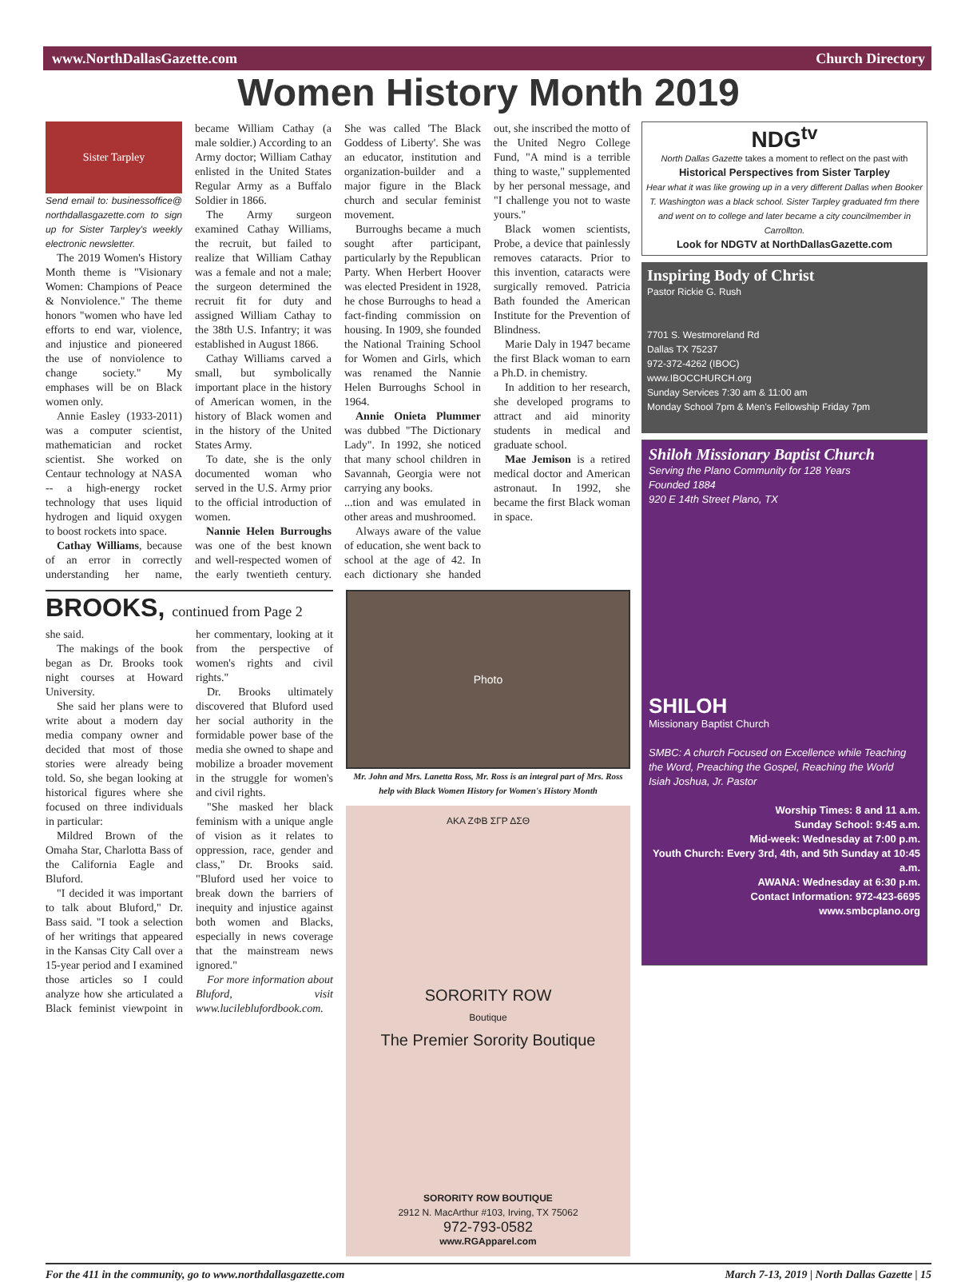www.NorthDallasGazette.com Church Directory
Women History Month 2019
Sister Tarpley
Send email to: businessoffice@ northdallasgazette.com to sign up for Sister Tarpley's weekly electronic newsletter.
The 2019 Women's History Month theme is "Visionary Women: Champions of Peace & Nonviolence." The theme honors "women who have led efforts to end war, violence, and injustice and pioneered the use of nonviolence to change society." My emphases will be on Black women only.
Annie Easley (1933-2011) was a computer scientist, mathematician and rocket scientist. She worked on Centaur technology at NASA -- a high-energy rocket technology that uses liquid hydrogen and liquid oxygen to boost rockets into space.
Cathay Williams, because of an error in correctly understanding her name, became William Cathay (a male soldier.) According to an Army doctor; William Cathay enlisted in the United States Regular Army as a Buffalo Soldier in 1866.
The Army surgeon examined Cathay Williams, the recruit, but failed to realize that William Cathay was a female and not a male; the surgeon determined the recruit fit for duty and assigned William Cathay to the 38th U.S. Infantry; it was established in August 1866.
Cathay Williams carved a small, but symbolically important place in the history of American women, in the history of Black women and in the history of the United States Army.
To date, she is the only documented woman who served in the U.S. Army prior to the official introduction of women.
Nannie Helen Burroughs was one of the best known and well-respected women of the early twentieth century. She was called 'The Black Goddess of Liberty'. She was an educator, institution and organization-builder and a major figure in the Black church and secular feminist movement.
Burroughs became a much sought after participant, particularly by the Republican Party. When Herbert Hoover was elected President in 1928, he chose Burroughs to head a fact-finding commission on housing. In 1909, she founded the National Training School for Women and Girls, which was renamed the Nannie Helen Burroughs School in 1964.
Annie Onieta Plummer was dubbed "The Dictionary Lady". In 1992, she noticed that many school children in Savannah, Georgia were not carrying any books.
...tion and was emulated in other areas and mushroomed.
Always aware of the value of education, she went back to school at the age of 42. In each dictionary she handed out, she inscribed the motto of the United Negro College Fund, "A mind is a terrible thing to waste," supplemented by her personal message, and "I challenge you not to waste yours."
Black women scientists, Probe, a device that painlessly removes cataracts. Prior to this invention, cataracts were surgically removed. Patricia Bath founded the American Institute for the Prevention of Blindness.
Marie Daly in 1947 became the first Black woman to earn a Ph.D. in chemistry.
In addition to her research, she developed programs to attract and aid minority students in medical and graduate school.
Mae Jemison is a retired medical doctor and American astronaut. In 1992, she became the first Black woman in space.
BROOKS, continued from Page 2
she said.
The makings of the book began as Dr. Brooks took night courses at Howard University.
She said her plans were to write about a modern day media company owner and decided that most of those stories were already being told. So, she began looking at historical figures where she focused on three individuals in particular:
Mildred Brown of the Omaha Star, Charlotta Bass of the California Eagle and Bluford.
"I decided it was important to talk about Bluford," Dr. Bass said. "I took a selection of her writings that appeared in the Kansas City Call over a 15-year period and I examined those articles so I could analyze how she articulated a Black feminist viewpoint in her commentary, looking at it from the perspective of women's rights and civil rights."
Dr. Brooks ultimately discovered that Bluford used her social authority in the formidable power base of the media she owned to shape and mobilize a broader movement in the struggle for women's and civil rights.
"She masked her black feminism with a unique angle of vision as it relates to oppression, race, gender and class," Dr. Brooks said. "Bluford used her voice to break down the barriers of inequity and injustice against both women and Blacks, especially in news coverage that the mainstream news ignored."
For more information about Bluford, visit www.lucileblufordbook.com.
Photo
Mr. John and Mrs. Lanetta Ross, Mr. Ross is an integral part of Mrs. Ross help with Black Women History for Women's History Month
AKA ZΦB ΣΓΡ ΔΣΘ
SORORITY ROW
Boutique
The Premier Sorority Boutique
SORORITY ROW BOUTIQUE
2912 N. MacArthur #103, Irving, TX 75062
972-793-0582
www.RGApparel.com
NDG<sup>tv</sup>
North Dallas Gazette takes a moment to reflect on the past with
Historical Perspectives from Sister Tarpley
Hear what it was like growing up in a very different Dallas when Booker T. Washington was a black school. Sister Tarpley graduated frm there and went on to college and later became a city councilmember in Carrollton.
Look for NDGTV at NorthDallasGazette.com
Inspiring Body of Christ
Pastor Rickie G. Rush
7701 S. Westmoreland Rd
Dallas TX 75237
972-372-4262 (IBOC)
www.IBOCCHURCH.org
Sunday Services 7:30 am & 11:00 am
Monday School 7pm & Men's Fellowship Friday 7pm
Shiloh Missionary Baptist Church
Serving the Plano Community for 128 Years
Founded 1884
920 E 14th Street Plano, TX
SHILOH
Missionary Baptist Church
SMBC: A church Focused on Excellence while Teaching the Word, Preaching the Gospel, Reaching the World
Isiah Joshua, Jr. Pastor
Worship Times: 8 and 11 a.m.
Sunday School: 9:45 a.m.
Mid-week: Wednesday at 7:00 p.m.
Youth Church: Every 3rd, 4th, and 5th Sunday at 10:45 a.m.
AWANA: Wednesday at 6:30 p.m.
Contact Information: 972-423-6695
www.smbcplano.org
For the 411 in the community, go to www.northdallasgazette.com March 7-13, 2019 | North Dallas Gazette | 15